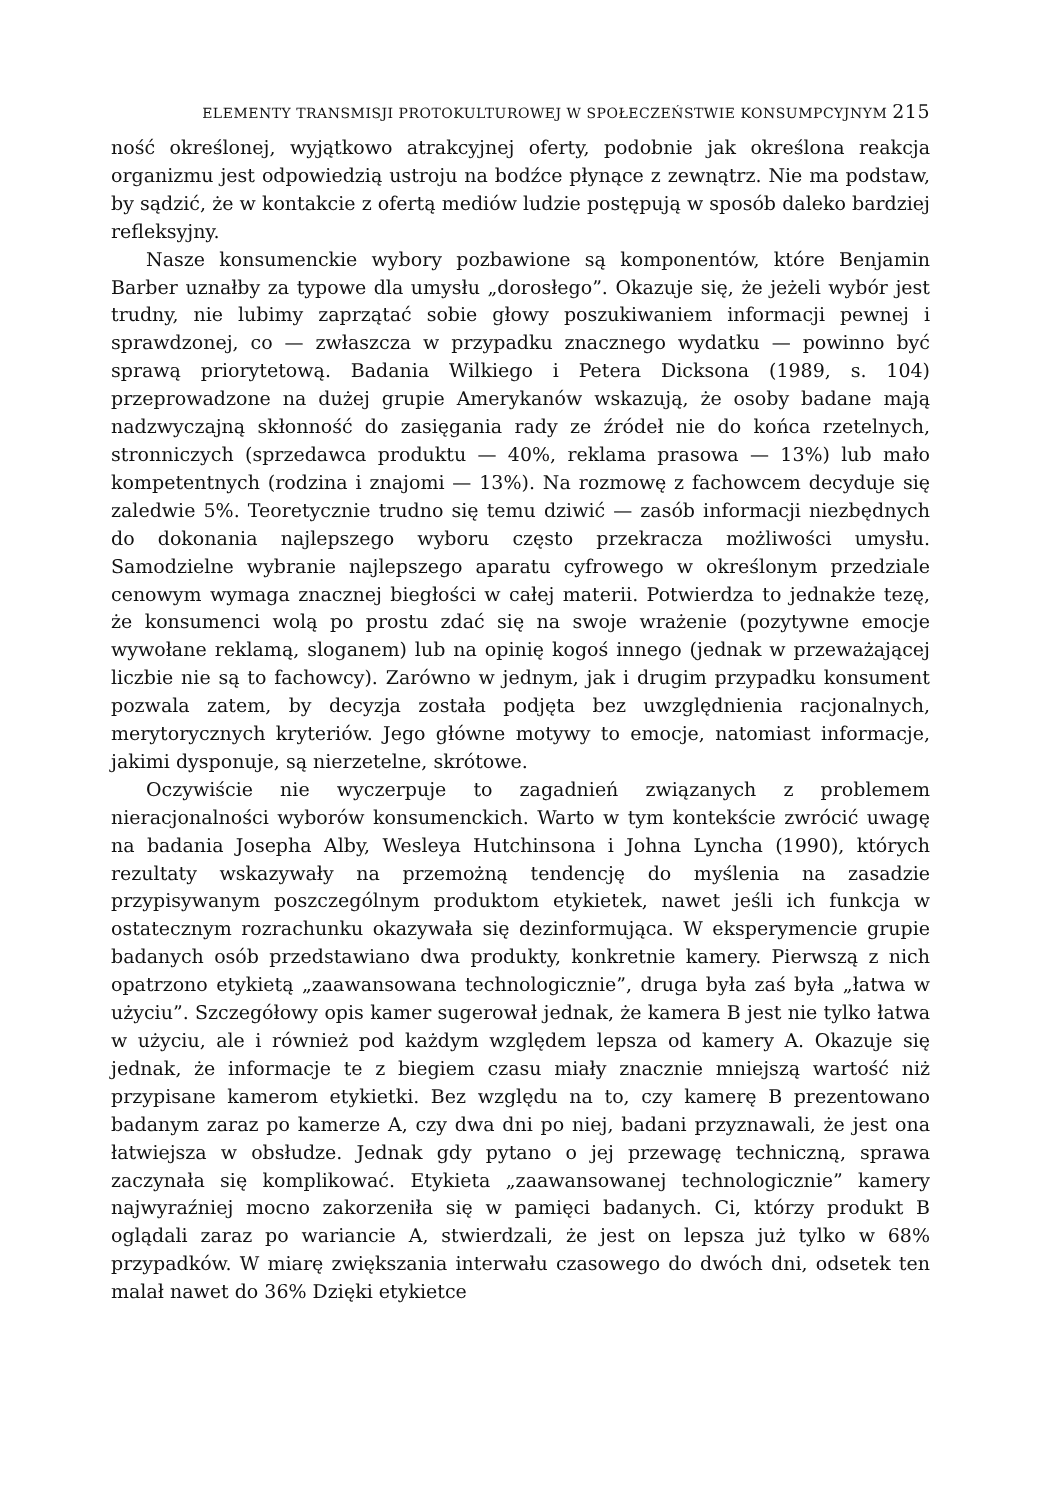ELEMENTY TRANSMISJI PROTOKULTUROWEJ W SPOŁECZEŃSTWIE KONSUMPCYJNYM 215
ność określonej, wyjątkowo atrakcyjnej oferty, podobnie jak określona reakcja organizmu jest odpowiedzią ustroju na bodźce płynące z zewnątrz. Nie ma podstaw, by sądzić, że w kontakcie z ofertą mediów ludzie postępują w sposób daleko bardziej refleksyjny.
Nasze konsumenckie wybory pozbawione są komponentów, które Benjamin Barber uznałby za typowe dla umysłu „dorosłego”. Okazuje się, że jeżeli wybór jest trudny, nie lubimy zaprzątać sobie głowy poszukiwaniem informacji pewnej i sprawdzonej, co — zwłaszcza w przypadku znacznego wydatku — powinno być sprawą priorytetową. Badania Wilkiego i Petera Dicksona (1989, s. 104) przeprowadzone na dużej grupie Amerykanów wskazują, że osoby badane mają nadzwyczajną skłonność do zasięgania rady ze źródeł nie do końca rzetelnych, stronniczych (sprzedawca produktu — 40%, reklama prasowa — 13%) lub mało kompetentnych (rodzina i znajomi — 13%). Na rozmowę z fachowcem decyduje się zaledwie 5%. Teoretycznie trudno się temu dziwić — zasób informacji niezbędnych do dokonania najlepszego wyboru często przekracza możliwości umysłu. Samodzielne wybranie najlepszego aparatu cyfrowego w określonym przedziale cenowym wymaga znacznej biegłości w całej materii. Potwierdza to jednakże tezę, że konsumenci wolą po prostu zdać się na swoje wrażenie (pozytywne emocje wywołane reklamą, sloganem) lub na opinię kogoś innego (jednak w przeważającej liczbie nie są to fachowcy). Zarówno w jednym, jak i drugim przypadku konsument pozwala zatem, by decyzja została podjęta bez uwzględnienia racjonalnych, merytorycznych kryteriów. Jego główne motywy to emocje, natomiast informacje, jakimi dysponuje, są nierzetelne, skrótowe.
Oczywiście nie wyczerpuje to zagadnień związanych z problemem nieracjonalności wyborów konsumenckich. Warto w tym kontekście zwrócić uwagę na badania Josepha Alby, Wesleya Hutchinsona i Johna Lyncha (1990), których rezultaty wskazywały na przemożną tendencję do myślenia na zasadzie przypisywanym poszczególnym produktom etykietek, nawet jeśli ich funkcja w ostatecznym rozrachunku okazywała się dezinformująca. W eksperymencie grupie badanych osób przedstawiano dwa produkty, konkretnie kamery. Pierwszą z nich opatrzono etykietą „zaawansowana technologicznie”, druga była zaś była „łatwa w użyciu”. Szczegółowy opis kamer sugerował jednak, że kamera B jest nie tylko łatwa w użyciu, ale i również pod każdym względem lepsza od kamery A. Okazuje się jednak, że informacje te z biegiem czasu miały znacznie mniejszą wartość niż przypisane kamerom etykietki. Bez względu na to, czy kamerę B prezentowano badanym zaraz po kamerze A, czy dwa dni po niej, badani przyznawali, że jest ona łatwiejsza w obsłudze. Jednak gdy pytano o jej przewagę techniczną, sprawa zaczynała się komplikować. Etykieta „zaawansowanej technologicznie” kamery najwyraźniej mocno zakorzeniła się w pamięci badanych. Ci, którzy produkt B oglądali zaraz po wariancie A, stwierdzali, że jest on lepsza już tylko w 68% przypadków. W miarę zwiększania interwału czasowego do dwóch dni, odsetek ten malał nawet do 36% Dzięki etykietce